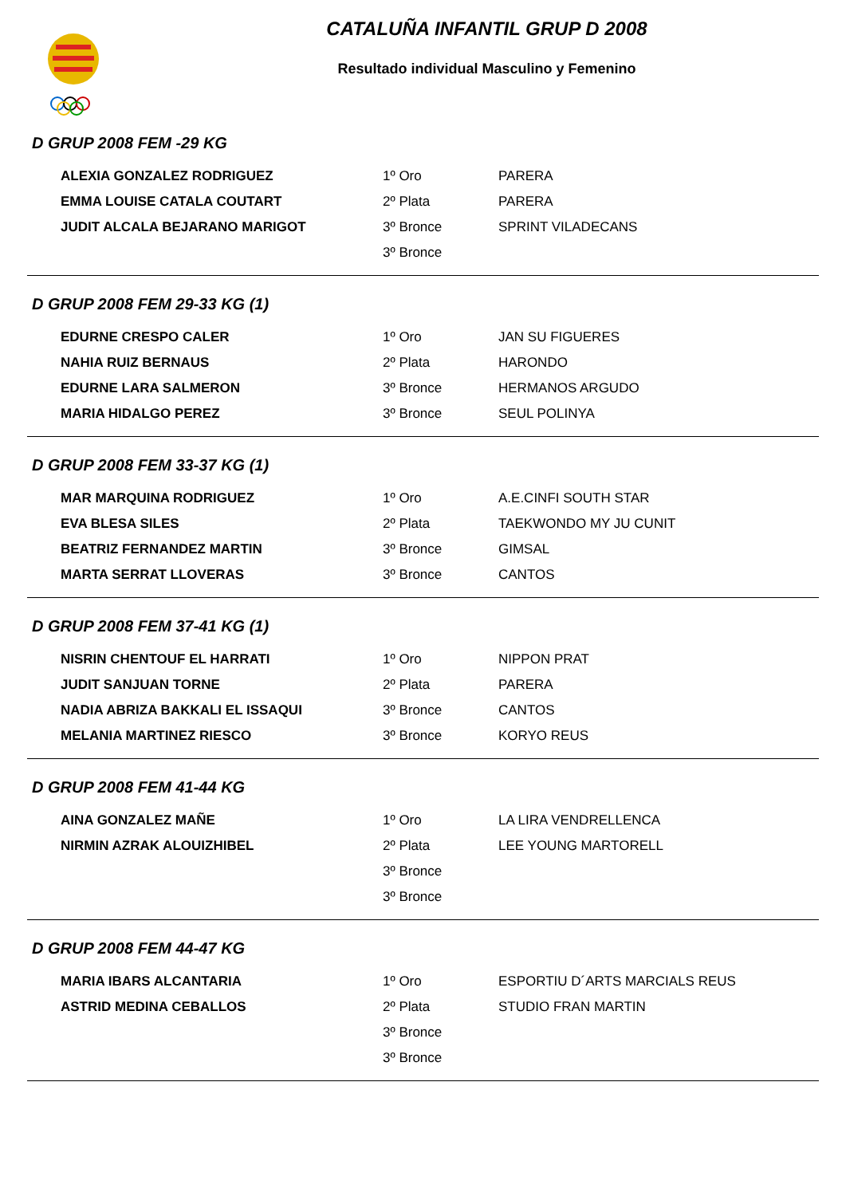CATALUÑA INFANTIL GRUP D 2008
Resultado individual Masculino y Femenino
D GRUP 2008 FEM -29 KG
| ALEXIA GONZALEZ RODRIGUEZ | 1º Oro | PARERA |
| EMMA LOUISE CATALA COUTART | 2º Plata | PARERA |
| JUDIT ALCALA BEJARANO MARIGOT | 3º Bronce | SPRINT VILADECANS |
| | 3º Bronce | |
D GRUP 2008 FEM 29-33 KG (1)
| EDURNE CRESPO CALER | 1º Oro | JAN SU FIGUERES |
| NAHIA RUIZ BERNAUS | 2º Plata | HARONDO |
| EDURNE LARA SALMERON | 3º Bronce | HERMANOS ARGUDO |
| MARIA HIDALGO PEREZ | 3º Bronce | SEUL POLINYA |
D GRUP 2008 FEM 33-37 KG (1)
| MAR MARQUINA RODRIGUEZ | 1º Oro | A.E.CINFI SOUTH STAR |
| EVA BLESA SILES | 2º Plata | TAEKWONDO MY JU CUNIT |
| BEATRIZ FERNANDEZ MARTIN | 3º Bronce | GIMSAL |
| MARTA SERRAT LLOVERAS | 3º Bronce | CANTOS |
D GRUP 2008 FEM 37-41 KG (1)
| NISRIN CHENTOUF EL HARRATI | 1º Oro | NIPPON PRAT |
| JUDIT SANJUAN TORNE | 2º Plata | PARERA |
| NADIA ABRIZA BAKKALI EL ISSAQUI | 3º Bronce | CANTOS |
| MELANIA MARTINEZ RIESCO | 3º Bronce | KORYO REUS |
D GRUP 2008 FEM 41-44 KG
| AINA GONZALEZ MAÑE | 1º Oro | LA LIRA VENDRELLENCA |
| NIRMIN AZRAK ALOUIZHIBEL | 2º Plata | LEE YOUNG MARTORELL |
| | 3º Bronce | |
| | 3º Bronce | |
D GRUP 2008 FEM 44-47 KG
| MARIA IBARS ALCANTARIA | 1º Oro | ESPORTIU D´ARTS MARCIALS REUS |
| ASTRID MEDINA CEBALLOS | 2º Plata | STUDIO FRAN MARTIN |
| | 3º Bronce | |
| | 3º Bronce | |